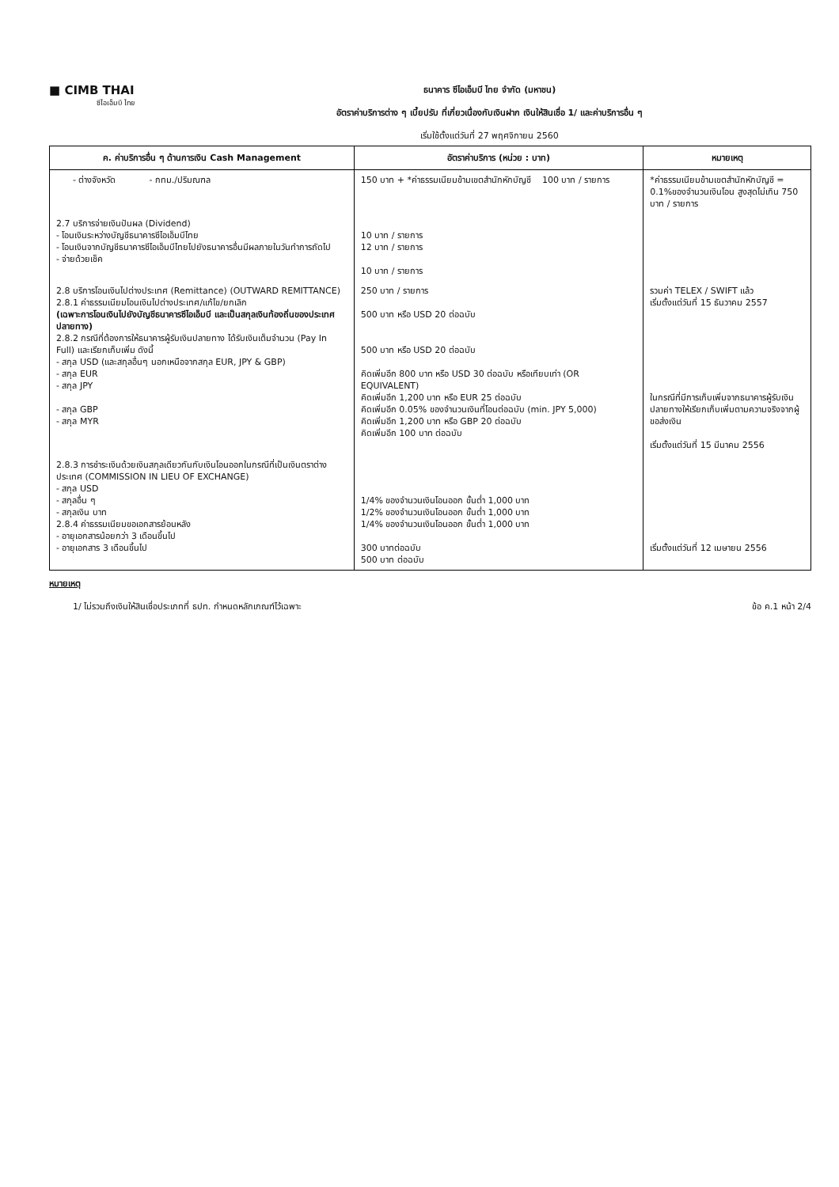■ CIMB THAI
ซีไอเอ็มบี ไทย
ธนาคาร ซีไอเอ็มบี ไทย จำกัด (มหาชน)
อัตราค่าบริการต่าง ๆ เบี้ยปรับ ที่เกี่ยวเนื่องกับเงินฝาก เงินให้สินเชื่อ 1/ และค่าบริการอื่น ๆ
เริ่มใช้ตั้งแต่วันที่ 27 พฤศจิกายน 2560
| ค. ค่าบริการอื่น ๆ ด้านการเงิน Cash Management | อัตราค่าบริการ (หน่วย : บาท) | หมายเหตุ |
| --- | --- | --- |
| - ต่างจังหวัด - กทม./ปริมณฑล | 150 บาท + *ค่าธรรมเนียมข้ามเขตสำนักหักบัญชี 100 บาท / รายการ | *ค่าธรรมเนียมข้ามเขตสำนักหักบัญชี = 0.1%ของจำนวนเงินโอน สูงสุดไม่เกิน 750 บาท / รายการ |
| 2.7 บริการจ่ายเงินปันผล (Dividend) - โอนเงินระหว่างบัญชีธนาคารซีไอเอ็มบีไทย - โอนเงินจากบัญชีธนาคารซีไอเอ็มบีไทยไปยังธนาคารอื่นมีผลภายในวันทำการถัดไป - จ่ายด้วยเช็ค | 10 บาท / รายการ 12 บาท / รายการ 10 บาท / รายการ | |
| 2.8 บริการโอนเงินไปต่างประเทศ (Remittance) (OUTWARD REMITTANCE) 2.8.1 ค่าธรรมเนียมโอนเงินไปต่างประเทศ/แก้ไข/ยกเลิก (เฉพาะการโอนเงินไปยังบัญชีธนาคารซีไอเอ็มบี และเป็นสกุลเงินท้องถิ่นของประเทศปลายทาง) 2.8.2 กรณีที่ต้องการให้ธนาคารผู้รับเงินปลายทาง ได้รับเงินเต็มจำนวน (Pay In Full) และเรียกเก็บเพิ่ม ดังนี้ - สกุล USD (และสกุลอื่นๆ นอกเหนือจากสกุล EUR, JPY & GBP) - สกุล EUR - สกุล JPY - สกุล GBP - สกุล MYR | 250 บาท / รายการ 500 บาท หรือ USD 20 ต่อฉบับ 500 บาท หรือ USD 20 ต่อฉบับ คิดเพิ่มอีก 800 บาท หรือ USD 30 ต่อฉบับ หรือเทียบเท่า (OR EQUIVALENT) คิดเพิ่มอีก 1,200 บาท หรือ EUR 25 ต่อฉบับ คิดเพิ่มอีก 0.05% ของจำนวนเงินที่โอนต่อฉบับ (min. JPY 5,000) คิดเพิ่มอีก 1,200 บาท หรือ GBP 20 ต่อฉบับ คิดเพิ่มอีก 100 บาท ต่อฉบับ | รวมค่า TELEX / SWIFT แล้ว เริ่มตั้งแต่วันที่ 15 ธันวาคม 2557 ในกรณีที่มีการเก็บเพิ่มจากธนาคารผู้รับเงินปลายทางให้เรียกเก็บเพิ่มตามความจริงจากผู้ขอส่งเงิน เริ่มตั้งแต่วันที่ 15 มีนาคม 2556 |
| 2.8.3 การชำระเงินด้วยเงินสกุลเดียวกันกับเงินโอนออกในกรณีที่เป็นเงินตราต่างประเทศ (COMMISSION IN LIEU OF EXCHANGE) - สกุล USD - สกุลอื่น ๆ - สกุลเงิน บาท 2.8.4 ค่าธรรมเนียมขอเอกสารย้อนหลัง - อายุเอกสารน้อยกว่า 3 เดือนขึ้นไป - อายุเอกสาร 3 เดือนขึ้นไป | 1/4% ของจำนวนเงินโอนออก ขั้นต่ำ 1,000 บาท 1/2% ของจำนวนเงินโอนออก ขั้นต่ำ 1,000 บาท 1/4% ของจำนวนเงินโอนออก ขั้นต่ำ 1,000 บาท 300 บาทต่อฉบับ 500 บาท ต่อฉบับ | เริ่มตั้งแต่วันที่ 12 เมษายน 2556 |
หมายเหตุ
1/ ไม่รวมถึงเงินให้สินเชื่อประเภทที่ ธปท. กำหนดหลักเกณฑ์ไว้เฉพาะ ข้อ ค.1 หน้า 2/4